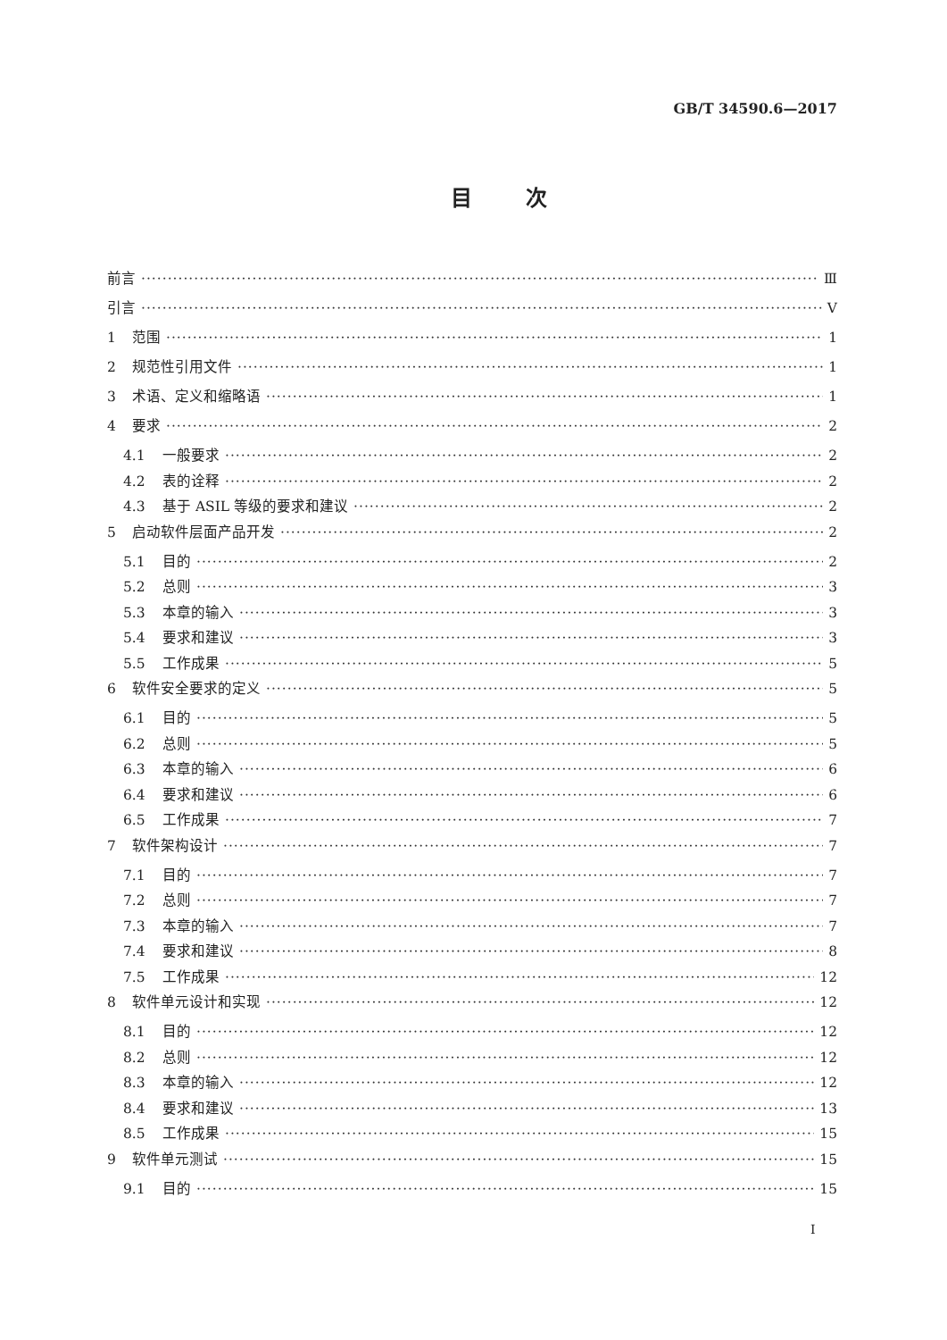GB/T 34590.6—2017
目次
前言 Ⅲ
引言 Ⅴ
1 范围 1
2 规范性引用文件 1
3 术语、定义和缩略语 1
4 要求 2
4.1 一般要求 2
4.2 表的诠释 2
4.3 基于 ASIL 等级的要求和建议 2
5 启动软件层面产品开发 2
5.1 目的 2
5.2 总则 3
5.3 本章的输入 3
5.4 要求和建议 3
5.5 工作成果 5
6 软件安全要求的定义 5
6.1 目的 5
6.2 总则 5
6.3 本章的输入 6
6.4 要求和建议 6
6.5 工作成果 7
7 软件架构设计 7
7.1 目的 7
7.2 总则 7
7.3 本章的输入 7
7.4 要求和建议 8
7.5 工作成果 12
8 软件单元设计和实现 12
8.1 目的 12
8.2 总则 12
8.3 本章的输入 12
8.4 要求和建议 13
8.5 工作成果 15
9 软件单元测试 15
9.1 目的 15
Ⅰ